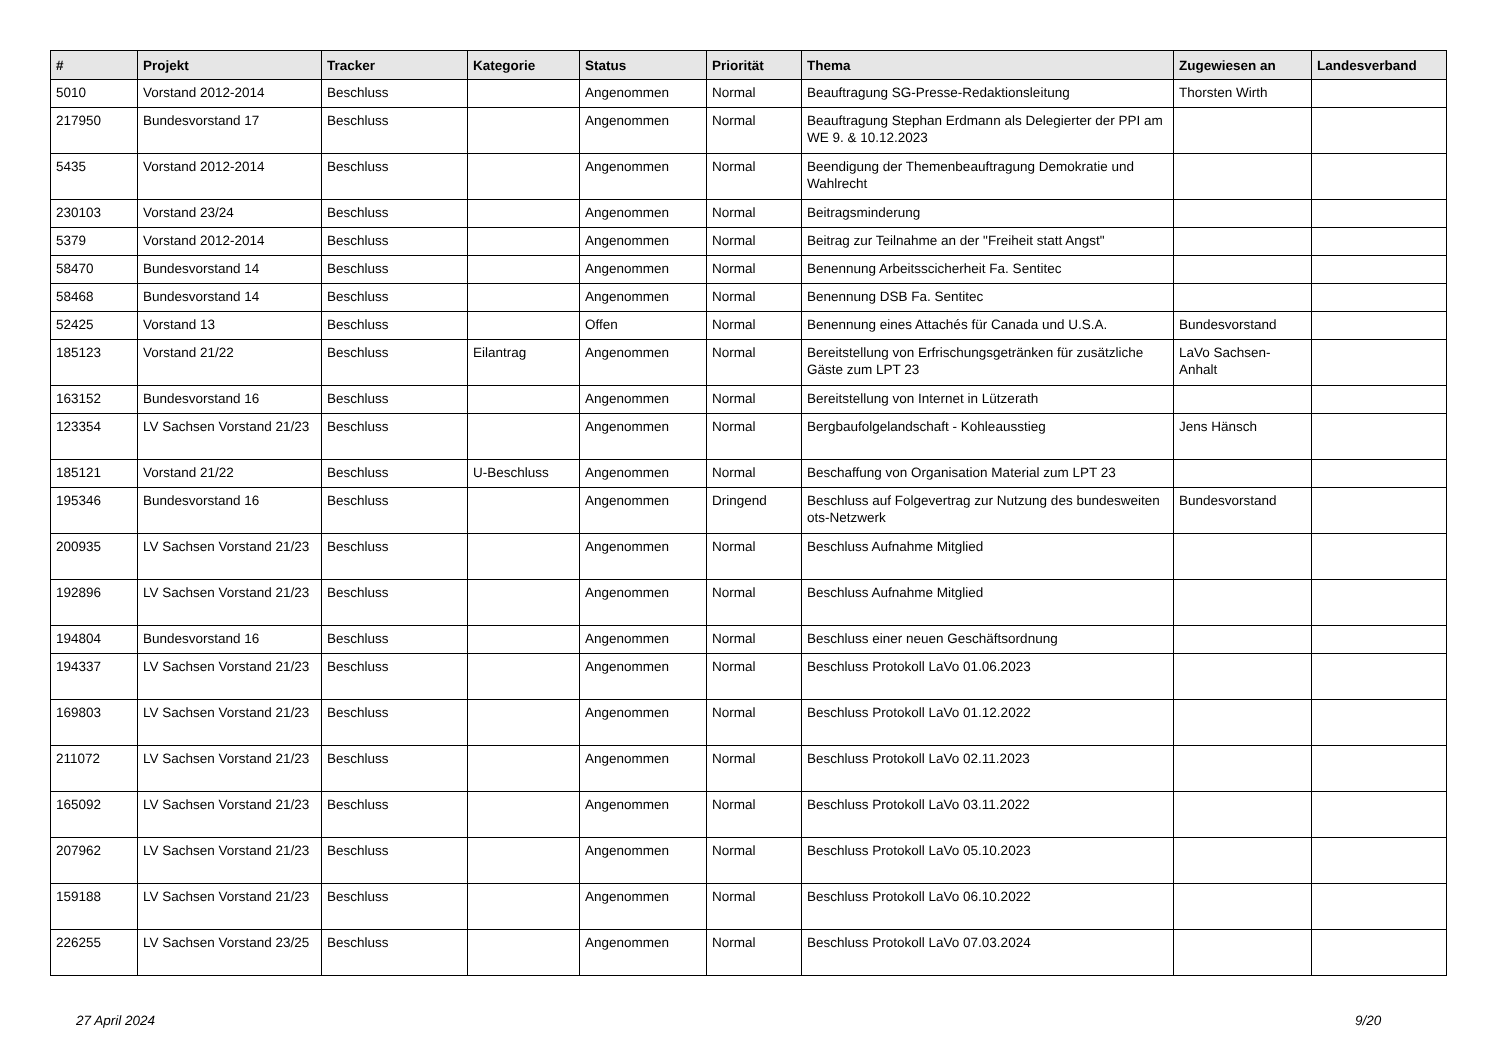| # | Projekt | Tracker | Kategorie | Status | Priorität | Thema | Zugewiesen an | Landesverband |
| --- | --- | --- | --- | --- | --- | --- | --- | --- |
| 5010 | Vorstand 2012-2014 | Beschluss | | Angenommen | Normal | Beauftragung SG-Presse-Redaktionsleitung | Thorsten Wirth | |
| 217950 | Bundesvorstand 17 | Beschluss | | Angenommen | Normal | Beauftragung Stephan Erdmann als Delegierter der PPI am WE 9. & 10.12.2023 | | |
| 5435 | Vorstand 2012-2014 | Beschluss | | Angenommen | Normal | Beendigung der Themenbeauftragung Demokratie und Wahlrecht | | |
| 230103 | Vorstand 23/24 | Beschluss | | Angenommen | Normal | Beitragsminderung | | |
| 5379 | Vorstand 2012-2014 | Beschluss | | Angenommen | Normal | Beitrag zur Teilnahme an der "Freiheit statt Angst" | | |
| 58470 | Bundesvorstand 14 | Beschluss | | Angenommen | Normal | Benennung Arbeitsscicherheit Fa. Sentitec | | |
| 58468 | Bundesvorstand 14 | Beschluss | | Angenommen | Normal | Benennung DSB Fa. Sentitec | | |
| 52425 | Vorstand 13 | Beschluss | | Offen | Normal | Benennung eines Attachés für Canada und U.S.A. | Bundesvorstand | |
| 185123 | Vorstand 21/22 | Beschluss | Eilantrag | Angenommen | Normal | Bereitstellung von Erfrischungsgetränken für zusätzliche Gäste zum LPT 23 | LaVo Sachsen-Anhalt | |
| 163152 | Bundesvorstand 16 | Beschluss | | Angenommen | Normal | Bereitstellung von Internet in Lützerath | | |
| 123354 | LV Sachsen Vorstand 21/23 | Beschluss | | Angenommen | Normal | Bergbaufolgelandschaft - Kohleausstieg | Jens Hänsch | |
| 185121 | Vorstand 21/22 | Beschluss | U-Beschluss | Angenommen | Normal | Beschaffung von Organisation Material zum LPT 23 | | |
| 195346 | Bundesvorstand 16 | Beschluss | | Angenommen | Dringend | Beschluss auf Folgevertrag zur Nutzung des bundesweiten ots-Netzwerk | Bundesvorstand | |
| 200935 | LV Sachsen Vorstand 21/23 | Beschluss | | Angenommen | Normal | Beschluss Aufnahme Mitglied | | |
| 192896 | LV Sachsen Vorstand 21/23 | Beschluss | | Angenommen | Normal | Beschluss Aufnahme Mitglied | | |
| 194804 | Bundesvorstand 16 | Beschluss | | Angenommen | Normal | Beschluss einer neuen Geschäftsordnung | | |
| 194337 | LV Sachsen Vorstand 21/23 | Beschluss | | Angenommen | Normal | Beschluss Protokoll LaVo 01.06.2023 | | |
| 169803 | LV Sachsen Vorstand 21/23 | Beschluss | | Angenommen | Normal | Beschluss Protokoll LaVo 01.12.2022 | | |
| 211072 | LV Sachsen Vorstand 21/23 | Beschluss | | Angenommen | Normal | Beschluss Protokoll LaVo 02.11.2023 | | |
| 165092 | LV Sachsen Vorstand 21/23 | Beschluss | | Angenommen | Normal | Beschluss Protokoll LaVo 03.11.2022 | | |
| 207962 | LV Sachsen Vorstand 21/23 | Beschluss | | Angenommen | Normal | Beschluss Protokoll LaVo 05.10.2023 | | |
| 159188 | LV Sachsen Vorstand 21/23 | Beschluss | | Angenommen | Normal | Beschluss Protokoll LaVo 06.10.2022 | | |
| 226255 | LV Sachsen Vorstand 23/25 | Beschluss | | Angenommen | Normal | Beschluss Protokoll LaVo 07.03.2024 | | |
27 April 2024 9/20